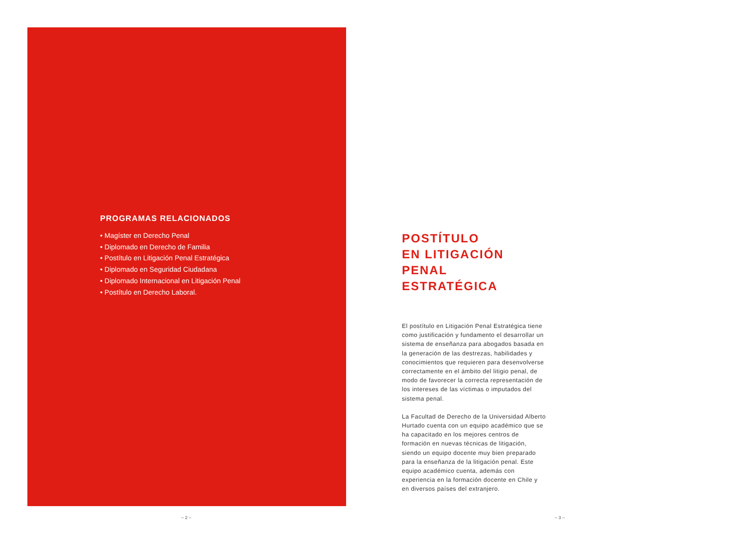PROGRAMAS RELACIONADOS
• Magíster en Derecho Penal
• Diplomado en Derecho de Familia
• Postítulo en Litigación Penal Estratégica
• Diplomado en Seguridad Ciudadana
• Diplomado Internacional en Litigación Penal
• Postítulo en Derecho Laboral.
– 2 –
POSTÍTULO
EN LITIGACIÓN PENAL
ESTRATÉGICA
El postítulo en Litigación Penal Estratégica tiene como justificación y fundamento el desarrollar un sistema de enseñanza para abogados basada en la generación de las destrezas, habilidades y conocimientos que requieren para desenvolverse correctamente en el ámbito del litigio penal, de modo de favorecer la correcta representación de los intereses de las víctimas o imputados del sistema penal.
La Facultad de Derecho de la Universidad Alberto Hurtado cuenta con un equipo académico que se ha capacitado en los mejores centros de formación en nuevas técnicas de litigación, siendo un equipo docente muy bien preparado para la enseñanza de la litigación penal. Este equipo académico cuenta, además con experiencia en la formación docente en Chile y en diversos países del extranjero.
– 3 –